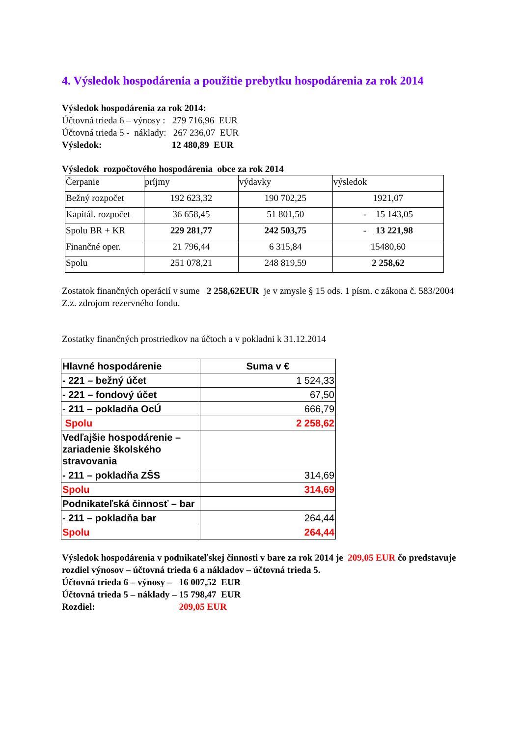4. Výsledok hospodárenia a použitie prebytku hospodárenia za rok 2014
Výsledok hospodárenia za rok 2014:
Účtovná trieda 6 – výnosy : 279 716,96 EUR
Účtovná trieda 5 - náklady: 267 236,07 EUR
Výsledok: 12 480,89 EUR
Výsledok rozpočtového hospodárenia obce za rok 2014
| Čerpanie | príjmy | výdavky | výsledok |
| Bežný rozpočet | 192 623,32 | 190 702,25 | 1921,07 |
| Kapitál. rozpočet | 36 658,45 | 51 801,50 | - 15 143,05 |
| Spolu BR + KR | 229 281,77 | 242 503,75 | - 13 221,98 |
| Finančné oper. | 21 796,44 | 6 315,84 | 15480,60 |
| Spolu | 251 078,21 | 248 819,59 | 2 258,62 |
Zostatok finančných operácií v sume 2 258,62EUR je v zmysle § 15 ods. 1 písm. c zákona č. 583/2004 Z.z. zdrojom rezervného fondu.
Zostatky finančných prostriedkov na účtoch a v pokladni k 31.12.2014
| Hlavné hospodárenie | Suma v € |
| --- | --- |
| - 221 – bežný účet | 1 524,33 |
| - 221 – fondový účet | 67,50 |
| - 211 – pokladňa OcÚ | 666,79 |
| Spolu | 2 258,62 |
| Vedľajšie hospodárenie – zariadenie školského stravovania | |
| - 211 – pokladňa ZŠS | 314,69 |
| Spolu | 314,69 |
| Podnikateľská činnosť – bar | |
| - 211 – pokladňa bar | 264,44 |
| Spolu | 264,44 |
Výsledok hospodárenia v podnikateľskej činnosti v bare za rok 2014 je 209,05 EUR čo predstavuje rozdiel výnosov – účtovná trieda 6 a nákladov – účtovná trieda 5.
Účtovná trieda 6 – výnosy – 16 007,52 EUR
Účtovná trieda 5 – náklady – 15 798,47 EUR
Rozdiel: 209,05 EUR